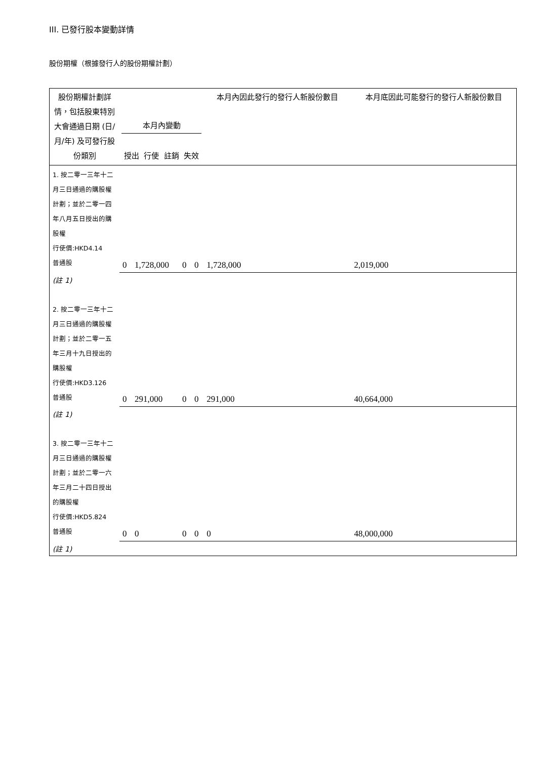III. 已發行股本變動詳情
股份期權（根據發行人的股份期權計劃）
| 股份期權計劃詳情，包括股東特別大會通過日期 (日/月/年) 及可發行股份類別 | 本月內變動 授出 行使 註銷 失效 | | | | 本月內因此發行的發行人新股份數目 | 本月底因此可能發行的發行人新股份數目 |
| --- | --- | --- | --- | --- | --- | --- |
| 1. 按二零一三年十二月三日通過的購股權計劃；並於二零一四年八月五日授出的購股權 行使價:HKD4.14 普通股 | 0 | 1,728,000 | 0 | 0 | 1,728,000 | 2,019,000 |
| (註 1) | | | | | | |
| 2. 按二零一三年十二月三日通過的購股權計劃；並於二零一五年三月十九日授出的購股權 行使價:HKD3.126 普通股 | 0 | 291,000 | 0 | 0 | 291,000 | 40,664,000 |
| (註 1) | | | | | | |
| 3. 按二零一三年十二月三日通過的購股權計劃；並於二零一六年三月二十四日授出的購股權 行使價:HKD5.824 普通股 | 0 | 0 | 0 | 0 | 0 | 48,000,000 |
| (註 1) | | | | | | |